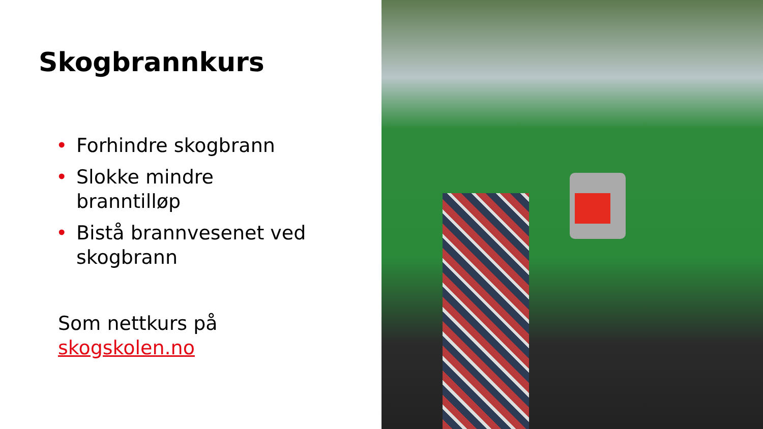Skogbrannkurs
• Forhindre skogbrann
• Slokke mindre branntilløp
• Bistå brannvesenet ved skogbrann
Som nettkurs på
skogskolen.no